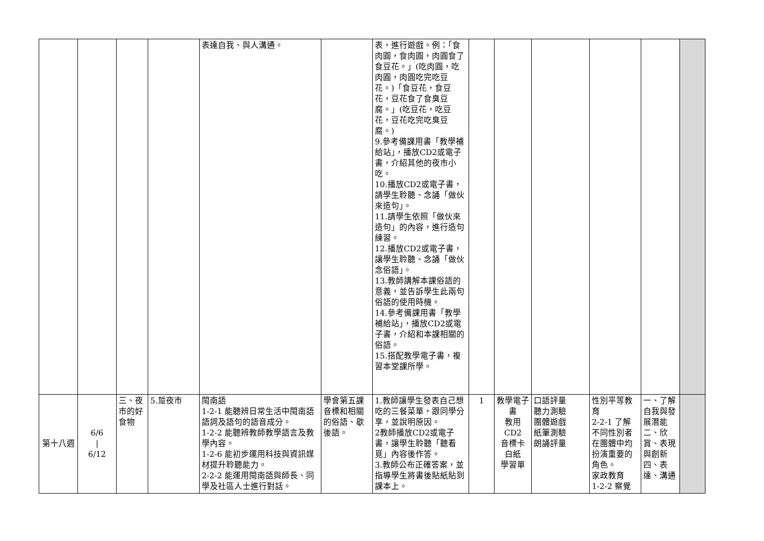| | | | | 表達自我、與人溝通。 | | 表，進行遊戲。例：「食肉圓，食肉圓，肉圓食了食豆花。」(吃肉圓，吃肉圓，肉圓吃完吃豆花。)「食豆花，食豆花，豆花食了食臭豆腐。」(吃豆花，吃豆花，豆花吃完吃臭豆腐。) 9.參考備課用書「教學補給站」，播放CD2或電子書，介紹其他的夜市小吃。 10.播放CD2或電子書，請學生聆聽、念誦「做伙來造句」。 11.請學生依照「做伙來造句」的內容，進行造句練習。 12.播放CD2或電子書，讓學生聆聽、念誦「做伙念俗語」。 13.教師講解本課俗語的意義，並告訴學生此兩句俗語的使用時機。 14.參考備課用書「教學補給站」，播放CD2或電子書，介紹和本課相關的俗語。 15.搭配教學電子書，複習本堂課所學。 | | | | | | |
| 第十八週 | 6/6 / 6/12 | 三、夜市的好食物 | 5.踅夜市 | 閩南語 1-2-1 能聽辨日常生活中閩南語語詞及語句的語音成分。 1-2-2 能聽辨教師教學語言及教學內容。 1-2-6 能初步運用科技與資訊媒材提升聆聽能力。 2-2-2 能運用閩南語與師長、同學及社區人士進行對話。 | 學會第五課音標和相關的俗語、歇後語。 | 1.教師讓學生發表自己想吃的三餐菜單，跟同學分享，並說明原因。 2教師播放CD2或電子書，讓學生聆聽「聽看覓」內容後作答。 3.教師公布正確答案，並指導學生將書後貼紙貼到課本上。 | 1 | 教學電子書 教用CD2 音標卡 白紙 學習單 | 口語評量 聽力測驗 團體遊戲 紙筆測驗 朗誦評量 | 性別平等教育 2-2-1 了解不同性別者在團體中均扮演重要的角色。 家政教育 1-2-2 察覺 | 一、了解自我與發展潛能 二、欣賞、表現與創新 四、表達、溝通 | |